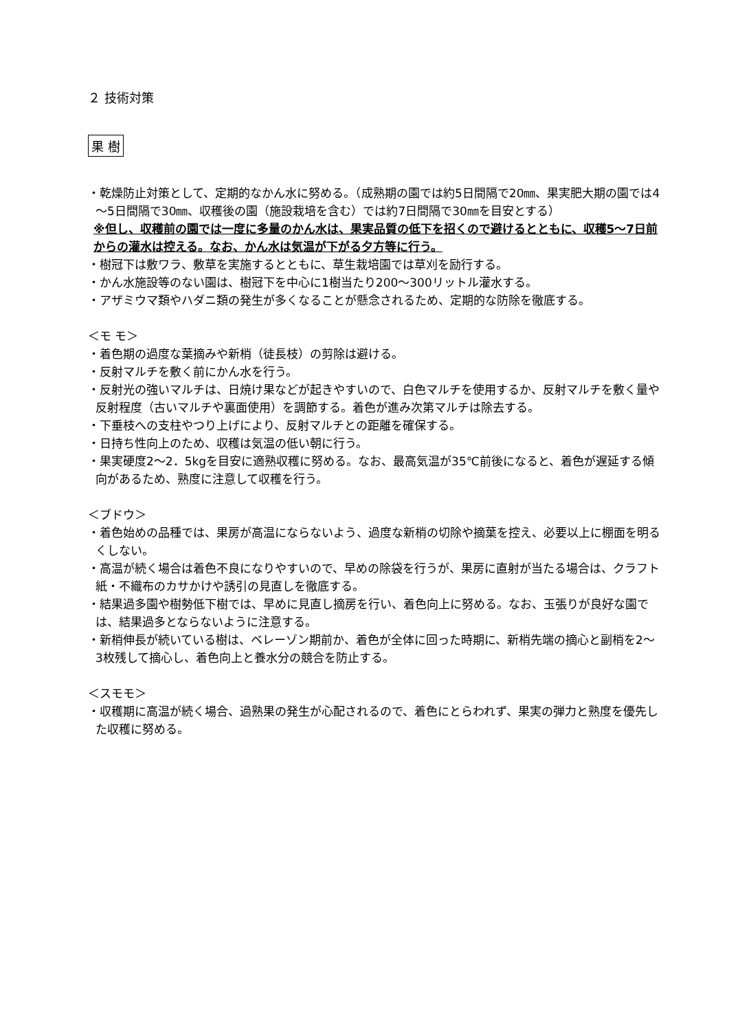２ 技術対策
果 樹
・乾燥防止対策として、定期的なかん水に努める。（成熟期の園では約5日間隔で20㎜、果実肥大期の園では4～5日間隔で30㎜、収穫後の園（施設栽培を含む）では約7日間隔で30㎜を目安とする）
※但し、収穫前の園では一度に多量のかん水は、果実品質の低下を招くので避けるとともに、収穫5～7日前からの灌水は控える。なお、かん水は気温が下がる夕方等に行う。
・樹冠下は敷ワラ、敷草を実施するとともに、草生栽培園では草刈を励行する。
・かん水施設等のない園は、樹冠下を中心に1樹当たり200～300リットル灌水する。
・アザミウマ類やハダニ類の発生が多くなることが懸念されるため、定期的な防除を徹底する。
＜モ モ＞
・着色期の過度な葉摘みや新梢（徒長枝）の剪除は避ける。
・反射マルチを敷く前にかん水を行う。
・反射光の強いマルチは、日焼け果などが起きやすいので、白色マルチを使用するか、反射マルチを敷く量や反射程度（古いマルチや裏面使用）を調節する。着色が進み次第マルチは除去する。
・下垂枝への支柱やつり上げにより、反射マルチとの距離を確保する。
・日持ち性向上のため、収穫は気温の低い朝に行う。
・果実硬度2～2．5kgを目安に適熟収穫に努める。なお、最高気温が35℃前後になると、着色が遅延する傾向があるため、熟度に注意して収穫を行う。
＜ブドウ＞
・着色始めの品種では、果房が高温にならないよう、過度な新梢の切除や摘葉を控え、必要以上に棚面を明るくしない。
・高温が続く場合は着色不良になりやすいので、早めの除袋を行うが、果房に直射が当たる場合は、クラフト紙・不織布のカサかけや誘引の見直しを徹底する。
・結果過多園や樹勢低下樹では、早めに見直し摘房を行い、着色向上に努める。なお、玉張りが良好な園では、結果過多とならないように注意する。
・新梢伸長が続いている樹は、ベレーゾン期前か、着色が全体に回った時期に、新梢先端の摘心と副梢を2～3枚残して摘心し、着色向上と養水分の競合を防止する。
＜スモモ＞
・収穫期に高温が続く場合、過熟果の発生が心配されるので、着色にとらわれず、果実の弾力と熟度を優先した収穫に努める。